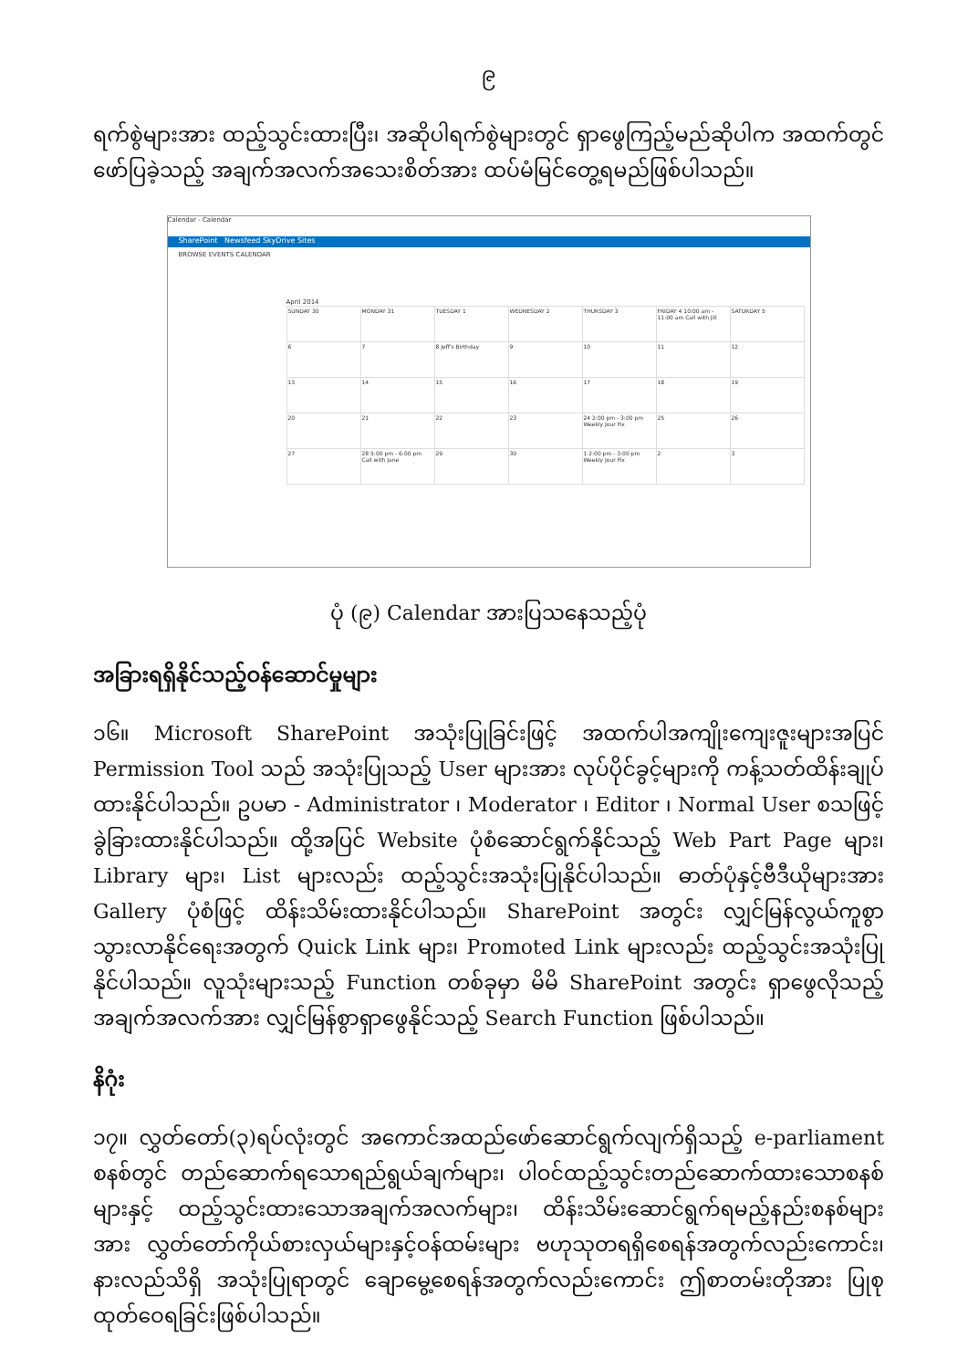၉
ရက်စွဲများအား ထည့်သွင်းထားပြီး၊ အဆိုပါရက်စွဲများတွင် ရှာဖွေကြည့်မည်ဆိုပါက အထက်တွင် ဖော်ပြခဲ့သည့် အချက်အလက်အသေးစိတ်အား ထပ်မံမြင်တွေ့ရမည်ဖြစ်ပါသည်။
Calendar - Calendar
SharePoint Newsfeed SkyDrive Sites
BROWSE EVENTS CALENDAR
April 2014
| SUNDAY 30 | MONDAY 31 | TUESDAY 1 | WEDNESDAY 2 | THURSDAY 3 | FRIDAY 4 10:00 am - 11:00 am Call with Jill | SATURDAY 5 |
| 6 | 7 | 8 Jeff's Birthday | 9 | 10 | 11 | 12 |
| 13 | 14 | 15 | 16 | 17 | 18 | 19 |
| 20 | 21 | 22 | 23 | 24 2:00 pm - 3:00 pm Weekly Jour Fix | 25 | 26 |
| 27 | 28 5:00 pm - 6:00 pm Call with Jane | 29 | 30 | 1 2:00 pm - 3:00 pm Weekly Jour Fix | 2 | 3 |
ပုံ (၉) Calendar အားပြသနေသည့်ပုံ
အခြားရရှိနိုင်သည့်ဝန်ဆောင်မှုများ
၁၆။ Microsoft SharePoint အသုံးပြုခြင်းဖြင့် အထက်ပါအကျိုးကျေးဇူးများအပြင် Permission Tool သည် အသုံးပြုသည့် User များအား လုပ်ပိုင်ခွင့်များကို ကန့်သတ်ထိန်းချုပ်ထားနိုင်ပါသည်။ ဥပမာ - Administrator ၊ Moderator ၊ Editor ၊ Normal User စသဖြင့် ခွဲခြားထားနိုင်ပါသည်။ ထို့အပြင် Website ပုံစံဆောင်ရွက်နိုင်သည့် Web Part Page များ၊ Library များ၊ List များလည်း ထည့်သွင်းအသုံးပြုနိုင်ပါသည်။ ဓာတ်ပုံနှင့်ဗီဒီယိုများအား Gallery ပုံစံဖြင့် ထိန်းသိမ်းထားနိုင်ပါသည်။ SharePoint အတွင်း လျှင်မြန်လွယ်ကူစွာ သွားလာနိုင်ရေးအတွက် Quick Link များ၊ Promoted Link များလည်း ထည့်သွင်းအသုံးပြုနိုင်ပါသည်။ လူသုံးများသည့် Function တစ်ခုမှာ မိမိ SharePoint အတွင်း ရှာဖွေလိုသည့်အချက်အလက်အား လျှင်မြန်စွာရှာဖွေနိုင်သည့် Search Function ဖြစ်ပါသည်။
နိဂုံး
၁၇။ လွှတ်တော်(၃)ရပ်လုံးတွင် အကောင်အထည်ဖော်ဆောင်ရွက်လျက်ရှိသည့် e-parliament စနစ်တွင် တည်ဆောက်ရသောရည်ရွယ်ချက်များ၊ ပါဝင်ထည့်သွင်းတည်ဆောက်ထားသောစနစ်များနှင့် ထည့်သွင်းထားသောအချက်အလက်များ၊ ထိန်းသိမ်းဆောင်ရွက်ရမည့်နည်းစနစ်များအား လွှတ်တော်ကိုယ်စားလှယ်များနှင့်ဝန်ထမ်းများ ဗဟုသုတရရှိစေရန်အတွက်လည်းကောင်း၊ နားလည်သိရှိ အသုံးပြုရာတွင် ချောမွေ့စေရန်အတွက်လည်းကောင်း ဤစာတမ်းတိုအား ပြုစုထုတ်ဝေရခြင်းဖြစ်ပါသည်။